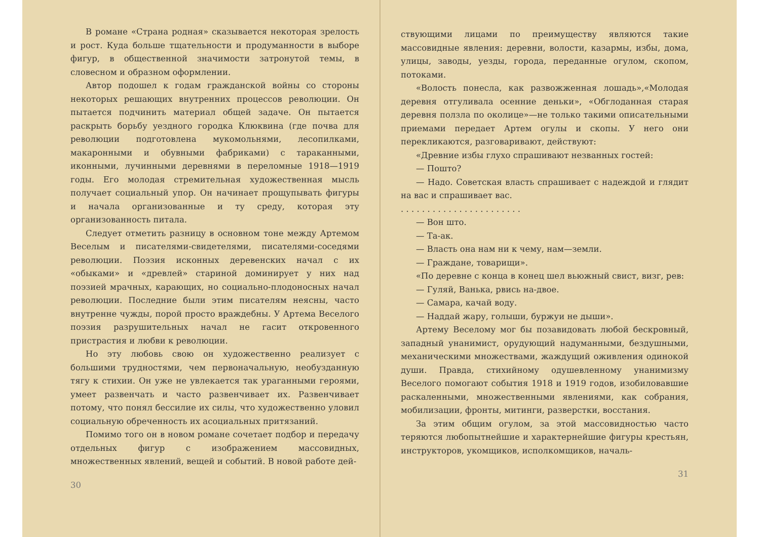В романе «Страна родная» сказывается некоторая зрелость и рост. Куда больше тщательности и продуманности в выборе фигур, в общественной значимости затронутой темы, в словесном и образном оформлении.
Автор подошел к годам гражданской войны со стороны некоторых решающих внутренних процессов революции. Он пытается подчинить материал общей задаче. Он пытается раскрыть борьбу уездного городка Клюквина (где почва для революции подготовлена мукомольнями, лесопилками, макаронными и обувными фабриками) с тараканными, иконными, лучинными деревнями в переломные 1918—1919 годы. Его молодая стремительная художественная мысль получает социальный упор. Он начинает прощупывать фигуры и начала организованные и ту среду, которая эту организованность питала.
Следует отметить разницу в основном тоне между Артемом Веселым и писателями-свидетелями, писателями-соседями революции. Поэзия исконных деревенских начал с их «обыками» и «древлей» стариной доминирует у них над поэзией мрачных, карающих, но социально-плодоносных начал революции. Последние были этим писателям неясны, часто внутренне чужды, порой просто враждебны. У Артема Веселого поэзия разрушительных начал не гасит откровенного пристрастия и любви к революции.
Но эту любовь свою он художественно реализует с большими трудностями, чем первоначальную, необузданную тягу к стихии. Он уже не увлекается так ураганными героями, умеет развенчать и часто развенчивает их. Развенчивает потому, что понял бессилие их силы, что художественно уловил социальную обреченность их асоциальных притязаний.
Помимо того он в новом романе сочетает подбор и передачу отдельных фигур с изображением массовидных, множественных явлений, вещей и событий. В новой работе дей-
30
ствующими лицами по преимуществу являются такие массовидные явления: деревни, волости, казармы, избы, дома, улицы, заводы, уезды, города, переданные огулом, скопом, потоками.
«Волость понесла, как развожженная лошадь»,«Молодая деревня отгуливала осенние деньки», «Обглоданная старая деревня ползла по околице»—не только такими описательными приемами передает Артем огулы и скопы. У него они перекликаются, разговаривают, действуют:
«Древние избы глухо спрашивают незванных гостей:
— Пошто?
— Надо. Советская власть спрашивает с надеждой и глядит на вас и спрашивает вас.
. . . . . . . . . . . . . . . . . . . . . . .
— Вон што.
— Та-ак.
— Власть она нам ни к чему, нам—земли.
— Граждане, товарищи».
«По деревне с конца в конец шел вьюжный свист, визг, рев:
— Гуляй, Ванька, рвись на-двое.
— Самара, качай воду.
— Наддай жару, голыши, буржуи не дыши».
Артему Веселому мог бы позавидовать любой бескровный, западный унанимист, орудующий надуманными, бездушными, механическими множествами, жаждущий оживления одинокой души. Правда, стихийному одушевленному унанимизму Веселого помогают события 1918 и 1919 годов, изобиловавшие раскаленными, множественными явлениями, как собрания, мобилизации, фронты, митинги, разверстки, восстания.
За этим общим огулом, за этой массовидностью часто теряются любопытнейшие и характернейшие фигуры крестьян, инструкторов, укомщиков, исполкомщиков, началь-
31